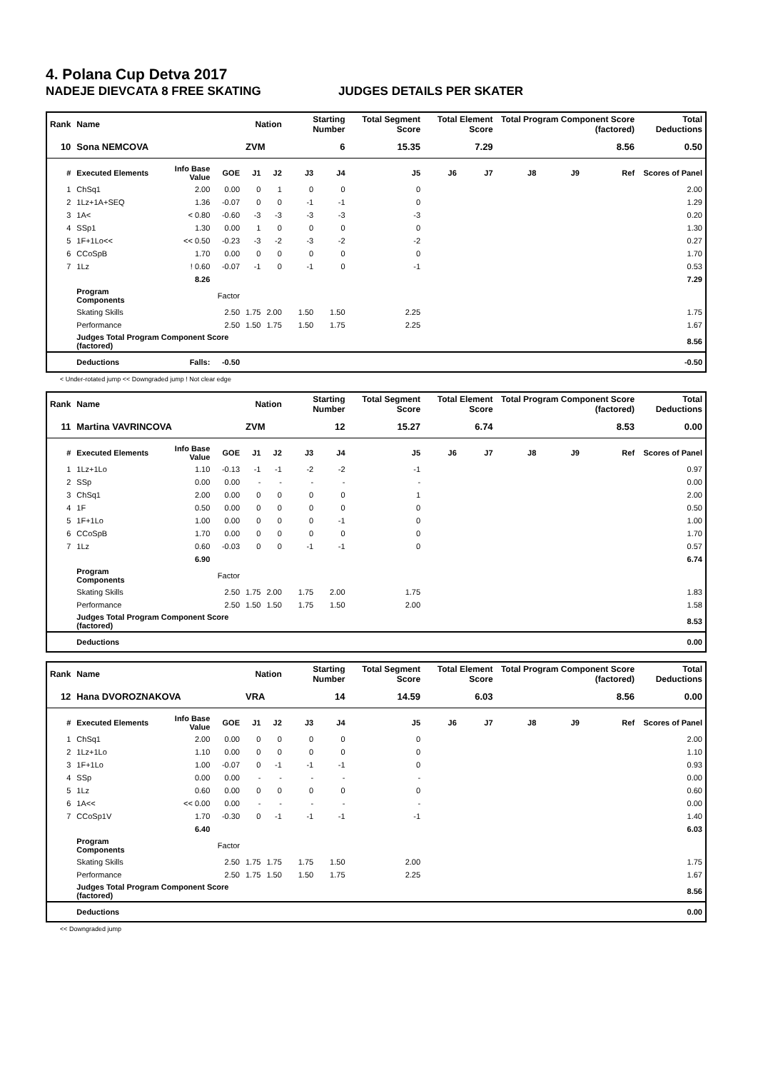4. Polana Cup Detva 2017
NADEJE DIEVCATA 8 FREE SKATING JUDGES DETAILS PER SKATER
| Rank | Name | | | Nation | | Starting Number | | Total Segment Score | Total Element Score | | Total Program Component Score (factored) | | | Total Deductions |
| --- | --- | --- | --- | --- | --- | --- | --- | --- | --- | --- | --- | --- | --- | --- |
| 10 | Sona NEMCOVA | | | ZVM | | 6 | | 15.35 | 7.29 | | 8.56 | | | 0.50 |
| # | Executed Elements | Info Base Value | GOE | J1 | J2 | J3 | J4 | J5 | J6 | J7 | J8 | J9 | Ref | Scores of Panel |
| 1 | ChSq1 | 2.00 | 0.00 | 0 | 1 | 0 | 0 | 0 | | | | | | 2.00 |
| 2 | 1Lz+1A+SEQ | 1.36 | -0.07 | 0 | 0 | -1 | -1 | 0 | | | | | | 1.29 |
| 3 | 1A< | < 0.80 | -0.60 | -3 | -3 | -3 | -3 | -3 | | | | | | 0.20 |
| 4 | SSp1 | 1.30 | 0.00 | 1 | 0 | 0 | 0 | 0 | | | | | | 1.30 |
| 5 | 1F+1Lo<< | << 0.50 | -0.23 | -3 | -2 | -3 | -2 | -2 | | | | | | 0.27 |
| 6 | CCoSpB | 1.70 | 0.00 | 0 | 0 | 0 | 0 | 0 | | | | | | 1.70 |
| 7 | 1Lz | ! 0.60 | -0.07 | -1 | 0 | -1 | 0 | -1 | | | | | | 0.53 |
| | | 8.26 | | | | | | | | | | | | 7.29 |
| | Program Components | | Factor | | | | | | | | | | | |
| | Skating Skills | | 2.50 | 1.75 | 2.00 | 1.50 | 1.50 | 2.25 | | | | | | 1.75 |
| | Performance | | 2.50 | 1.50 | 1.75 | 1.50 | 1.75 | 2.25 | | | | | | 1.67 |
| | Judges Total Program Component Score (factored) | | | | | | | | | | | | | 8.56 |
| | Deductions | Falls: | -0.50 | | | | | | | | | | | -0.50 |
< Under-rotated jump << Downgraded jump ! Not clear edge
| Rank | Name | | | Nation | | Starting Number | | Total Segment Score | Total Element Score | | Total Program Component Score (factored) | | | Total Deductions |
| --- | --- | --- | --- | --- | --- | --- | --- | --- | --- | --- | --- | --- | --- | --- |
| 11 | Martina VAVRINCOVA | | | ZVM | | 12 | | 15.27 | 6.74 | | 8.53 | | | 0.00 |
| # | Executed Elements | Info Base Value | GOE | J1 | J2 | J3 | J4 | J5 | J6 | J7 | J8 | J9 | Ref | Scores of Panel |
| 1 | 1Lz+1Lo | 1.10 | -0.13 | -1 | -1 | -2 | -2 | -1 | | | | | | 0.97 |
| 2 | SSp | 0.00 | 0.00 | - | - | - | - | - | | | | | | 0.00 |
| 3 | ChSq1 | 2.00 | 0.00 | 0 | 0 | 0 | 0 | 1 | | | | | | 2.00 |
| 4 | 1F | 0.50 | 0.00 | 0 | 0 | 0 | 0 | 0 | | | | | | 0.50 |
| 5 | 1F+1Lo | 1.00 | 0.00 | 0 | 0 | 0 | -1 | 0 | | | | | | 1.00 |
| 6 | CCoSpB | 1.70 | 0.00 | 0 | 0 | 0 | 0 | 0 | | | | | | 1.70 |
| 7 | 1Lz | 0.60 | -0.03 | 0 | 0 | -1 | -1 | 0 | | | | | | 0.57 |
| | | 6.90 | | | | | | | | | | | | 6.74 |
| | Program Components | | Factor | | | | | | | | | | | |
| | Skating Skills | | 2.50 | 1.75 | 2.00 | 1.75 | 2.00 | 1.75 | | | | | | 1.83 |
| | Performance | | 2.50 | 1.50 | 1.50 | 1.75 | 1.50 | 2.00 | | | | | | 1.58 |
| | Judges Total Program Component Score (factored) | | | | | | | | | | | | | 8.53 |
| | Deductions | | | | | | | | | | | | | 0.00 |
| Rank | Name | | | Nation | | Starting Number | | Total Segment Score | Total Element Score | | Total Program Component Score (factored) | | | Total Deductions |
| --- | --- | --- | --- | --- | --- | --- | --- | --- | --- | --- | --- | --- | --- | --- |
| 12 | Hana DVOROZNAKOVA | | | VRA | | 14 | | 14.59 | 6.03 | | 8.56 | | | 0.00 |
| # | Executed Elements | Info Base Value | GOE | J1 | J2 | J3 | J4 | J5 | J6 | J7 | J8 | J9 | Ref | Scores of Panel |
| 1 | ChSq1 | 2.00 | 0.00 | 0 | 0 | 0 | 0 | 0 | | | | | | 2.00 |
| 2 | 1Lz+1Lo | 1.10 | 0.00 | 0 | 0 | 0 | 0 | 0 | | | | | | 1.10 |
| 3 | 1F+1Lo | 1.00 | -0.07 | 0 | -1 | -1 | -1 | 0 | | | | | | 0.93 |
| 4 | SSp | 0.00 | 0.00 | - | - | - | - | - | | | | | | 0.00 |
| 5 | 1Lz | 0.60 | 0.00 | 0 | 0 | 0 | 0 | 0 | | | | | | 0.60 |
| 6 | 1A<< | << 0.00 | 0.00 | - | - | - | - | - | | | | | | 0.00 |
| 7 | CCoSp1V | 1.70 | -0.30 | 0 | -1 | -1 | -1 | -1 | | | | | | 1.40 |
| | | 6.40 | | | | | | | | | | | | 6.03 |
| | Program Components | | Factor | | | | | | | | | | | |
| | Skating Skills | | 2.50 | 1.75 | 1.75 | 1.75 | 1.50 | 2.00 | | | | | | 1.75 |
| | Performance | | 2.50 | 1.75 | 1.50 | 1.50 | 1.75 | 2.25 | | | | | | 1.67 |
| | Judges Total Program Component Score (factored) | | | | | | | | | | | | | 8.56 |
| | Deductions | | | | | | | | | | | | | 0.00 |
<< Downgraded jump